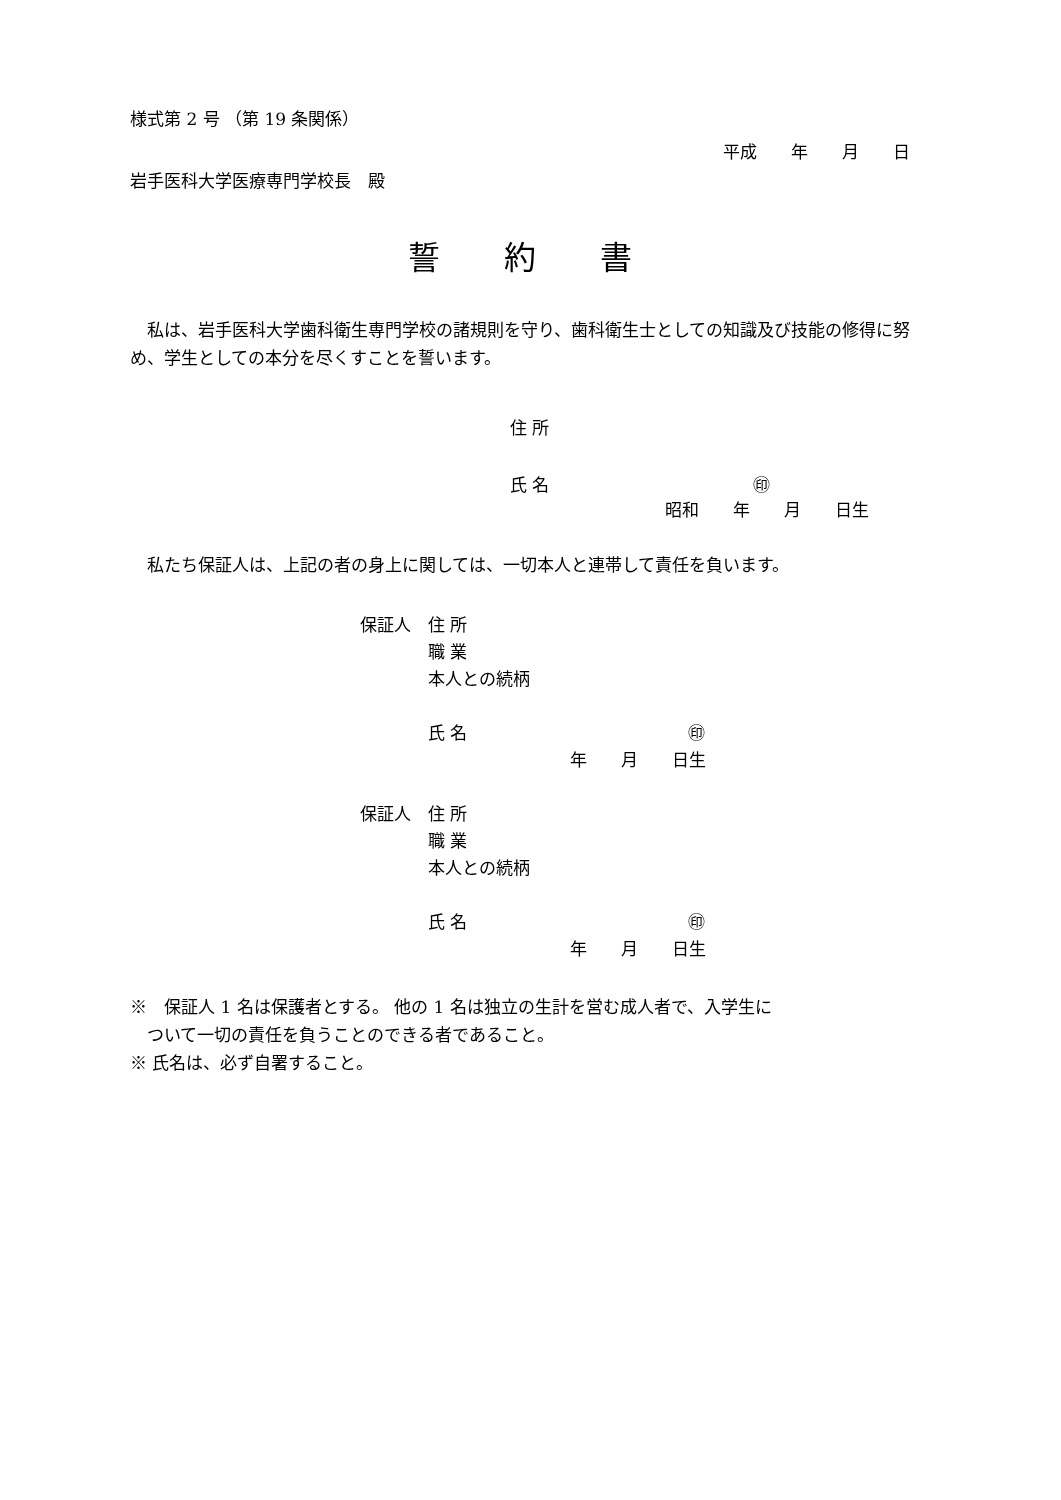様式第 2 号 （第 19 条関係）
平成　　年　　月　　日
岩手医科大学医療専門学校長　殿
誓　　約　　書
　私は、岩手医科大学歯科衛生専門学校の諸規則を守り、歯科衛生士としての知識及び技能の修得に努め、学生としての本分を尽くすことを誓います。
住 所
氏 名　　　　　　　　　　　　㊞
昭和　　年　　月　　日生
　私たち保証人は、上記の者の身上に関しては、一切本人と連帯して責任を負います。
保証人　住 所
　　　　職 業
　　　　本人との続柄
　　　　氏 名　　　　　　　　　　　　　㊞
年　　月　　日生
保証人　住 所
　　　　職 業
　　　　本人との続柄
　　　　氏 名　　　　　　　　　　　　　㊞
年　　月　　日生
※　保証人 1 名は保護者とする。 他の 1 名は独立の生計を営む成人者で、入学生に
　ついて一切の責任を負うことのできる者であること。
※ 氏名は、必ず自署すること。